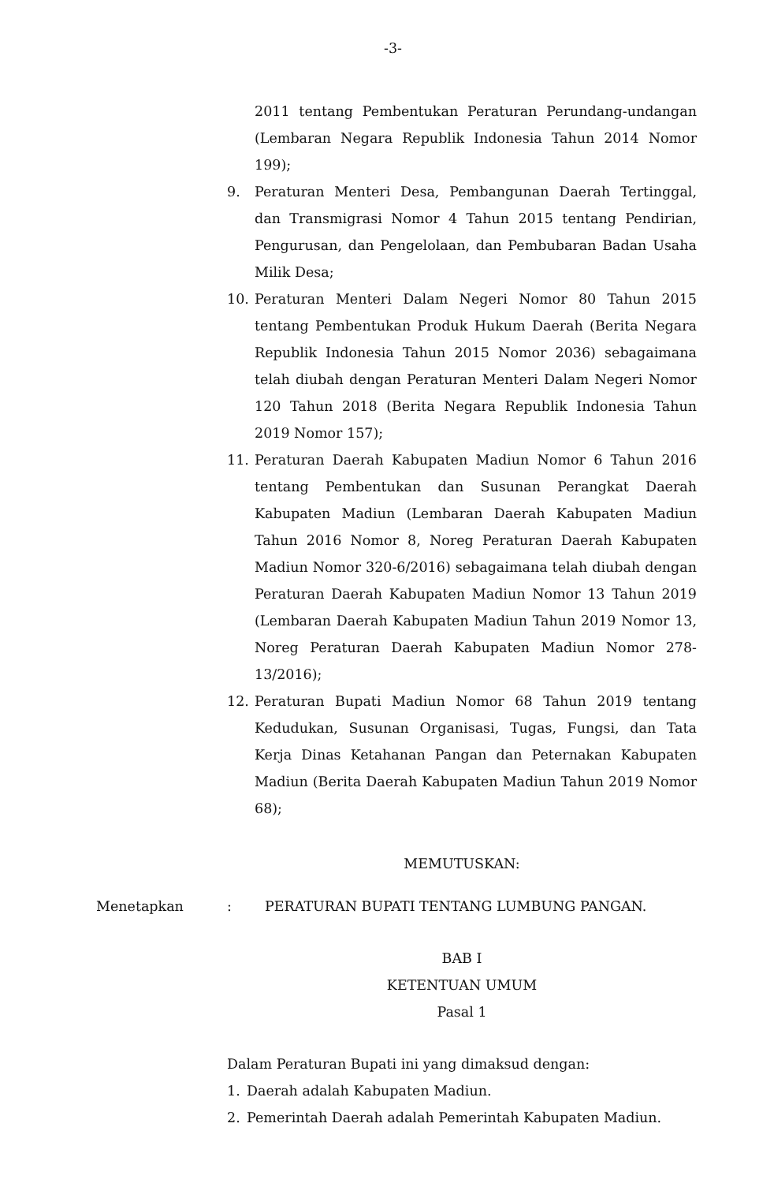-3-
2011 tentang Pembentukan Peraturan Perundang-undangan (Lembaran Negara Republik Indonesia Tahun 2014 Nomor 199);
9. Peraturan Menteri Desa, Pembangunan Daerah Tertinggal, dan Transmigrasi Nomor 4 Tahun 2015 tentang Pendirian, Pengurusan, dan Pengelolaan, dan Pembubaran Badan Usaha Milik Desa;
10. Peraturan Menteri Dalam Negeri Nomor 80 Tahun 2015 tentang Pembentukan Produk Hukum Daerah (Berita Negara Republik Indonesia Tahun 2015 Nomor 2036) sebagaimana telah diubah dengan Peraturan Menteri Dalam Negeri Nomor 120 Tahun 2018 (Berita Negara Republik Indonesia Tahun 2019 Nomor 157);
11. Peraturan Daerah Kabupaten Madiun Nomor 6 Tahun 2016 tentang Pembentukan dan Susunan Perangkat Daerah Kabupaten Madiun (Lembaran Daerah Kabupaten Madiun Tahun 2016 Nomor 8, Noreg Peraturan Daerah Kabupaten Madiun Nomor 320-6/2016) sebagaimana telah diubah dengan Peraturan Daerah Kabupaten Madiun Nomor 13 Tahun 2019 (Lembaran Daerah Kabupaten Madiun Tahun 2019 Nomor 13, Noreg Peraturan Daerah Kabupaten Madiun Nomor 278-13/2016);
12. Peraturan Bupati Madiun Nomor 68 Tahun 2019 tentang Kedudukan, Susunan Organisasi, Tugas, Fungsi, dan Tata Kerja Dinas Ketahanan Pangan dan Peternakan Kabupaten Madiun (Berita Daerah Kabupaten Madiun Tahun 2019 Nomor 68);
MEMUTUSKAN:
Menetapkan: PERATURAN BUPATI TENTANG LUMBUNG PANGAN.
BAB I
KETENTUAN UMUM
Pasal 1
Dalam Peraturan Bupati ini yang dimaksud dengan:
1. Daerah adalah Kabupaten Madiun.
2. Pemerintah Daerah adalah Pemerintah Kabupaten Madiun.